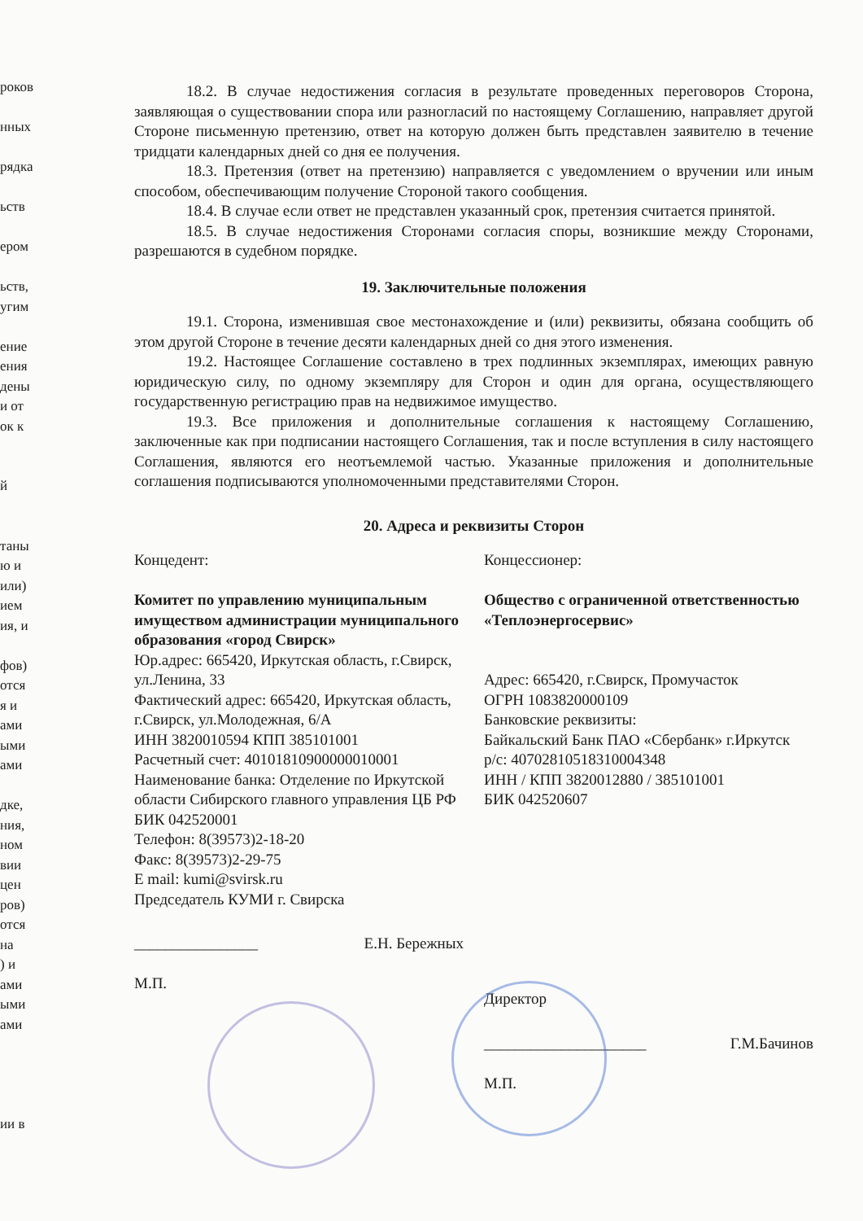роков
нных
рядка
ьств
ером
ьств,
угим
ение
ения
дены
и от
ок к
й
таны
ю и
или)
ием
ия, и
фов)
отся
я и
ами
ыми
ами
дке,
ния,
ном
вии
цен
ров)
отся
на
) и
ами
ыми
ами
ии в
18.2. В случае недостижения согласия в результате проведенных переговоров Сторона, заявляющая о существовании спора или разногласий по настоящему Соглашению, направляет другой Стороне письменную претензию, ответ на которую должен быть представлен заявителю в течение тридцати календарных дней со дня ее получения.
18.3. Претензия (ответ на претензию) направляется с уведомлением о вручении или иным способом, обеспечивающим получение Стороной такого сообщения.
18.4. В случае если ответ не представлен указанный срок, претензия считается принятой.
18.5. В случае недостижения Сторонами согласия споры, возникшие между Сторонами, разрешаются в судебном порядке.
19. Заключительные положения
19.1. Сторона, изменившая свое местонахождение и (или) реквизиты, обязана сообщить об этом другой Стороне в течение десяти календарных дней со дня этого изменения.
19.2. Настоящее Соглашение составлено в трех подлинных экземплярах, имеющих равную юридическую силу, по одному экземпляру для Сторон и один для органа, осуществляющего государственную регистрацию прав на недвижимое имущество.
19.3. Все приложения и дополнительные соглашения к настоящему Соглашению, заключенные как при подписании настоящего Соглашения, так и после вступления в силу настоящего Соглашения, являются его неотъемлемой частью. Указанные приложения и дополнительные соглашения подписываются уполномоченными представителями Сторон.
20. Адреса и реквизиты Сторон
Концедент:
Комитет по управлению муниципальным имуществом администрации муниципального образования «город Свирск»
Юр.адрес: 665420, Иркутская область, г.Свирск, ул.Ленина, 33
Фактический адрес: 665420, Иркутская область, г.Свирск, ул.Молодежная, 6/А
ИНН 3820010594 КПП 385101001
Расчетный счет: 40101810900000010001
Наименование банка: Отделение по Иркутской области Сибирского главного управления ЦБ РФ
БИК 042520001
Телефон: 8(39573)2-18-20
Факс: 8(39573)2-29-75
E mail: kumi@svirsk.ru
Председатель КУМИ г. Свирска
________________ Е.Н. Бережных
М.П.
Концессионер:
Общество с ограниченной ответственностью «Теплоэнергосервис»
Адрес: 665420, г.Свирск, Промучасток
ОГРН 1083820000109
Банковские реквизиты:
Байкальский Банк ПАО «Сбербанк» г.Иркутск
р/с: 40702810518310004348
ИНН / КПП 3820012880 / 385101001
БИК 042520607
Директор
_____________________ Г.М.Бачинов
М.П.